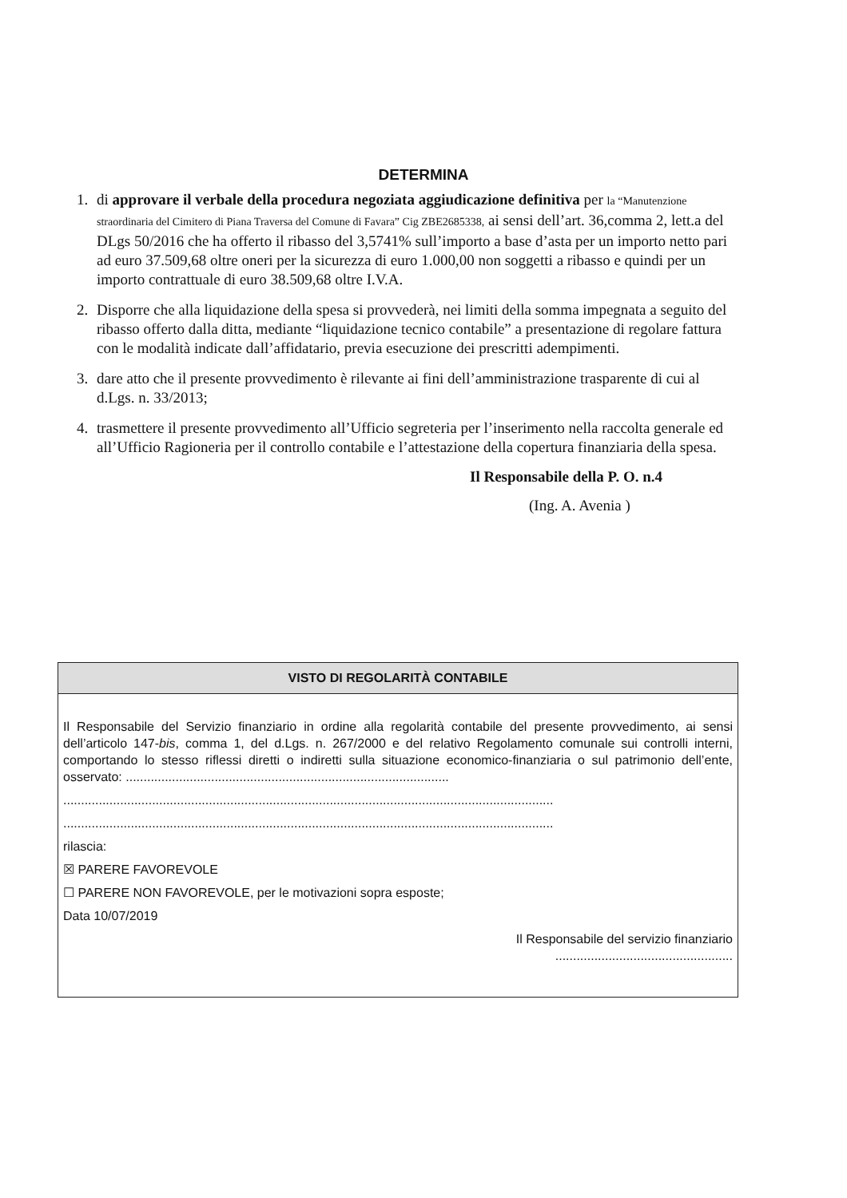DETERMINA
1. di approvare il verbale della procedura negoziata aggiudicazione definitiva per la “Manutenzione straordinaria del Cimitero di Piana Traversa del Comune di Favara” Cig ZBE2685338, ai sensi dell’art. 36,comma 2, lett.a del DLgs 50/2016 che ha offerto il ribasso del 3,5741% sull’importo a base d’asta per un importo netto pari ad euro 37.509,68 oltre oneri per la sicurezza di euro 1.000,00 non soggetti a ribasso e quindi per un importo contrattuale di euro 38.509,68 oltre I.V.A.
2. Disporre che alla liquidazione della spesa si provvederà, nei limiti della somma impegnata a seguito del ribasso offerto dalla ditta, mediante “liquidazione tecnico contabile” a presentazione di regolare fattura con le modalità indicate dall’affidatario, previa esecuzione dei prescritti adempimenti.
3. dare atto che il presente provvedimento è rilevante ai fini dell’amministrazione trasparente di cui al d.Lgs. n. 33/2013;
4. trasmettere il presente provvedimento all’Ufficio segreteria per l’inserimento nella raccolta generale ed all’Ufficio Ragioneria per il controllo contabile e l’attestazione della copertura finanziaria della spesa.
Il Responsabile della P. O. n.4
(Ing. A. Avenia )
VISTO DI REGOLARITÀ CONTABILE
Il Responsabile del Servizio finanziario in ordine alla regolarità contabile del presente provvedimento, ai sensi dell’articolo 147-bis, comma 1, del d.Lgs. n. 267/2000 e del relativo Regolamento comunale sui controlli interni, comportando lo stesso riflessi diretti o indiretti sulla situazione economico-finanziaria o sul patrimonio dell’ente, osservato: ...........................................................................................
..........................................................................................................................................
..........................................................................................................................................
rilascia:
☒ PARERE FAVOREVOLE
☐ PARERE NON FAVOREVOLE, per le motivazioni sopra esposte;
Data 10/07/2019
Il Responsabile del servizio finanziario
..................................................